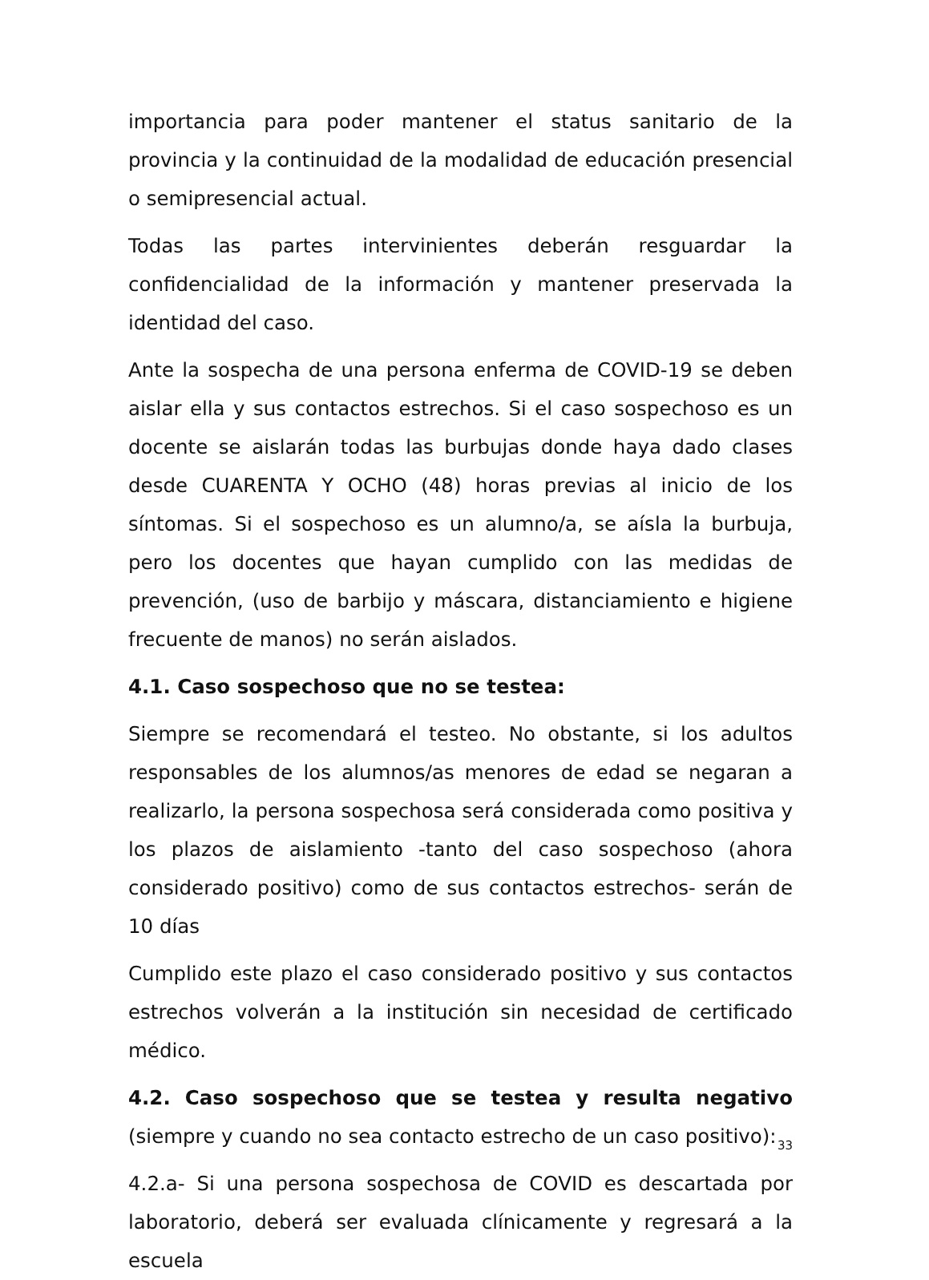importancia para poder mantener el status sanitario de la provincia y la continuidad de la modalidad de educación presencial o semipresencial actual.
Todas las partes intervinientes deberán resguardar la confidencialidad de la información y mantener preservada la identidad del caso.
Ante la sospecha de una persona enferma de COVID-19 se deben aislar ella y sus contactos estrechos. Si el caso sospechoso es un docente se aislarán todas las burbujas donde haya dado clases desde CUARENTA Y OCHO (48) horas previas al inicio de los síntomas. Si el sospechoso es un alumno/a, se aísla la burbuja, pero los docentes que hayan cumplido con las medidas de prevención, (uso de barbijo y máscara, distanciamiento e higiene frecuente de manos) no serán aislados.
4.1. Caso sospechoso que no se testea:
Siempre se recomendará el testeo. No obstante, si los adultos responsables de los alumnos/as menores de edad se negaran a realizarlo, la persona sospechosa será considerada como positiva y los plazos de aislamiento -tanto del caso sospechoso (ahora considerado positivo) como de sus contactos estrechos- serán de 10 días
Cumplido este plazo el caso considerado positivo y sus contactos estrechos volverán a la institución sin necesidad de certificado médico.
4.2. Caso sospechoso que se testea y resulta negativo (siempre y cuando no sea contacto estrecho de un caso positivo):
4.2.a- Si una persona sospechosa de COVID es descartada por laboratorio, deberá ser evaluada clínicamente y regresará a la escuela
33